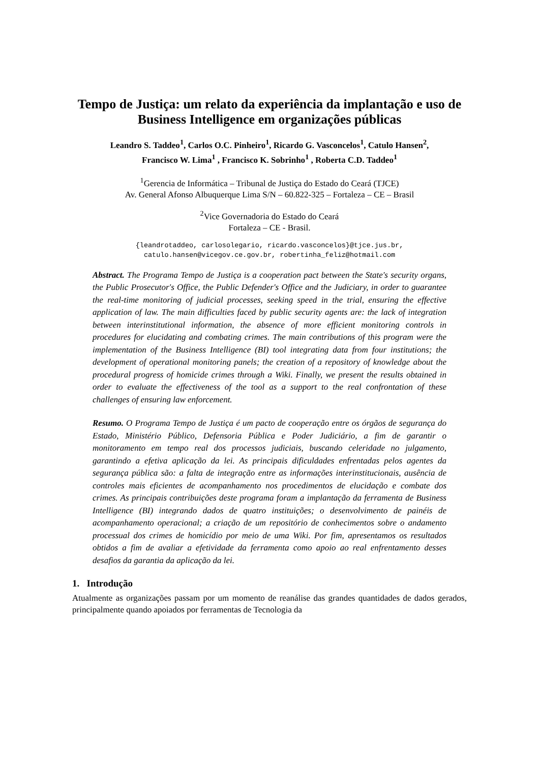Tempo de Justiça: um relato da experiência da implantação e uso de Business Intelligence em organizações públicas
Leandro S. Taddeo<sup>1</sup>, Carlos O.C. Pinheiro<sup>1</sup>, Ricardo G. Vasconcelos<sup>1</sup>, Catulo Hansen<sup>2</sup>,
Francisco W. Lima<sup>1</sup> , Francisco K. Sobrinho<sup>1</sup> , Roberta C.D. Taddeo<sup>1</sup>
<sup>1</sup> Gerencia de Informática – Tribunal de Justiça do Estado do Ceará (TJCE)
Av. General Afonso Albuquerque Lima S/N – 60.822-325 – Fortaleza – CE – Brasil
<sup>2</sup> Vice Governadoria do Estado do Ceará
Fortaleza – CE - Brasil.
{leandrotaddeo, carlosolegario, ricardo.vasconcelos}@tjce.jus.br,
catulo.hansen@vicegov.ce.gov.br, robertinha_feliz@hotmail.com
Abstract. The Programa Tempo de Justiça is a cooperation pact between the State's security organs, the Public Prosecutor's Office, the Public Defender's Office and the Judiciary, in order to guarantee the real-time monitoring of judicial processes, seeking speed in the trial, ensuring the effective application of law. The main difficulties faced by public security agents are: the lack of integration between interinstitutional information, the absence of more efficient monitoring controls in procedures for elucidating and combating crimes. The main contributions of this program were the implementation of the Business Intelligence (BI) tool integrating data from four institutions; the development of operational monitoring panels; the creation of a repository of knowledge about the procedural progress of homicide crimes through a Wiki. Finally, we present the results obtained in order to evaluate the effectiveness of the tool as a support to the real confrontation of these challenges of ensuring law enforcement.
Resumo. O Programa Tempo de Justiça é um pacto de cooperação entre os órgãos de segurança do Estado, Ministério Público, Defensoria Pública e Poder Judiciário, a fim de garantir o monitoramento em tempo real dos processos judiciais, buscando celeridade no julgamento, garantindo a efetiva aplicação da lei. As principais dificuldades enfrentadas pelos agentes da segurança pública são: a falta de integração entre as informações interinstitucionais, ausência de controles mais eficientes de acompanhamento nos procedimentos de elucidação e combate dos crimes. As principais contribuições deste programa foram a implantação da ferramenta de Business Intelligence (BI) integrando dados de quatro instituições; o desenvolvimento de painéis de acompanhamento operacional; a criação de um repositório de conhecimentos sobre o andamento processual dos crimes de homicídio por meio de uma Wiki. Por fim, apresentamos os resultados obtidos a fim de avaliar a efetividade da ferramenta como apoio ao real enfrentamento desses desafios da garantia da aplicação da lei.
1. Introdução
Atualmente as organizações passam por um momento de reanálise das grandes quantidades de dados gerados, principalmente quando apoiados por ferramentas de Tecnologia da